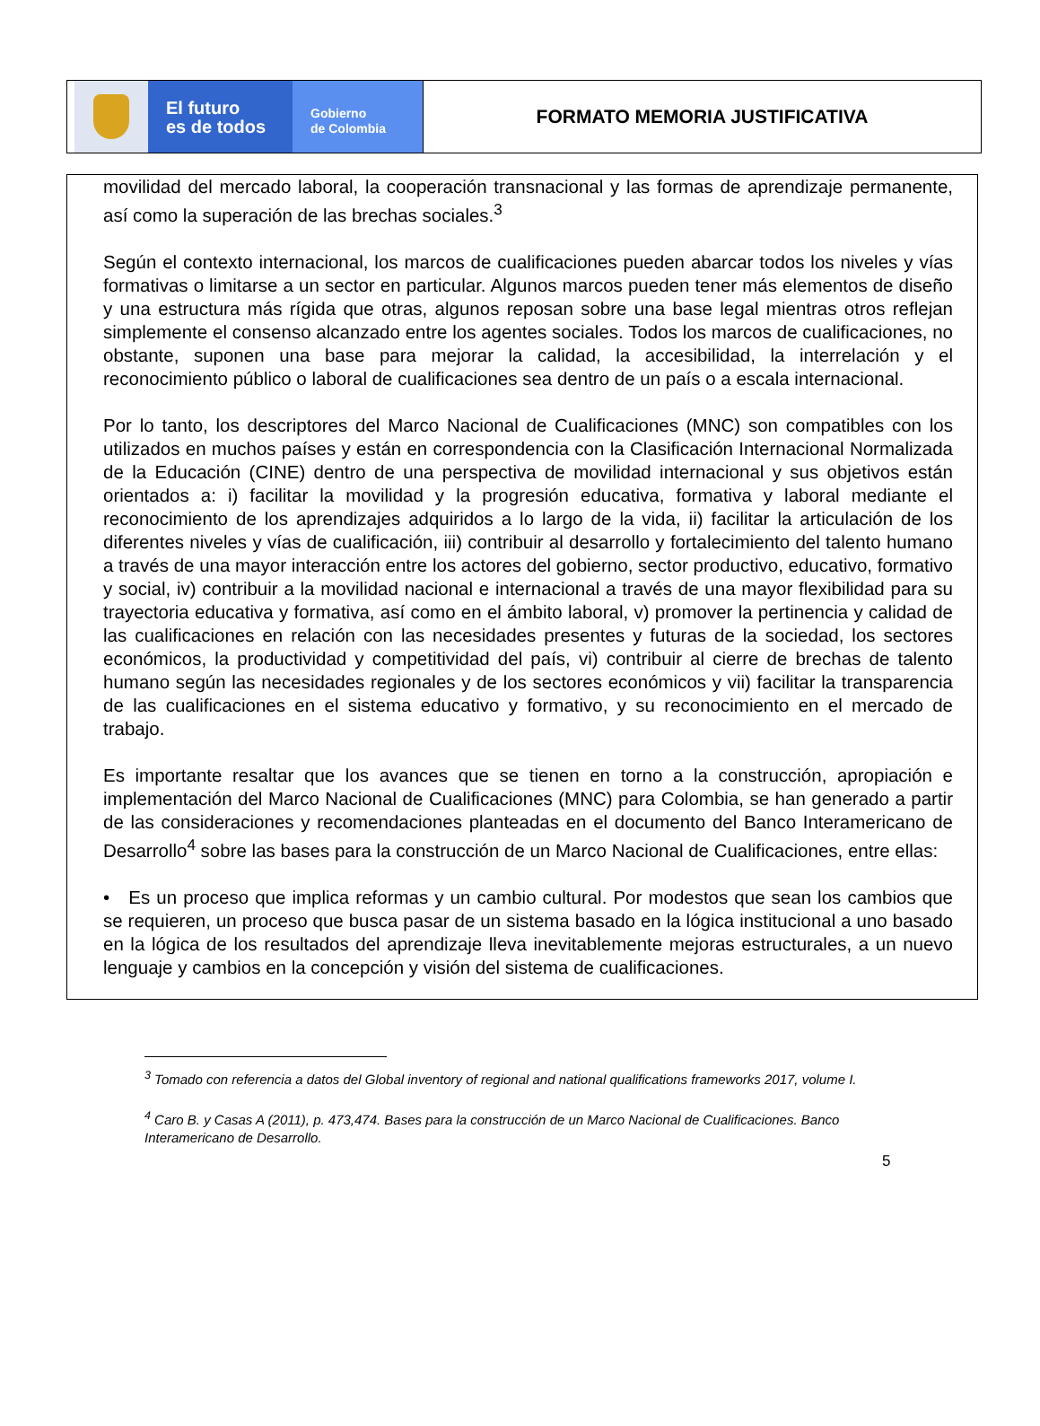El futuro
es de todos
Gobierno
de Colombia
FORMATO MEMORIA JUSTIFICATIVA
movilidad del mercado laboral, la cooperación transnacional y las formas de aprendizaje permanente, así como la superación de las brechas sociales.<sup>3</sup>
Según el contexto internacional, los marcos de cualificaciones pueden abarcar todos los niveles y vías formativas o limitarse a un sector en particular. Algunos marcos pueden tener más elementos de diseño y una estructura más rígida que otras, algunos reposan sobre una base legal mientras otros reflejan simplemente el consenso alcanzado entre los agentes sociales. Todos los marcos de cualificaciones, no obstante, suponen una base para mejorar la calidad, la accesibilidad, la interrelación y el reconocimiento público o laboral de cualificaciones sea dentro de un país o a escala internacional.
Por lo tanto, los descriptores del Marco Nacional de Cualificaciones (MNC) son compatibles con los utilizados en muchos países y están en correspondencia con la Clasificación Internacional Normalizada de la Educación (CINE) dentro de una perspectiva de movilidad internacional y sus objetivos están orientados a: i) facilitar la movilidad y la progresión educativa, formativa y laboral mediante el reconocimiento de los aprendizajes adquiridos a lo largo de la vida, ii) facilitar la articulación de los diferentes niveles y vías de cualificación, iii) contribuir al desarrollo y fortalecimiento del talento humano a través de una mayor interacción entre los actores del gobierno, sector productivo, educativo, formativo y social, iv) contribuir a la movilidad nacional e internacional a través de una mayor flexibilidad para su trayectoria educativa y formativa, así como en el ámbito laboral, v) promover la pertinencia y calidad de las cualificaciones en relación con las necesidades presentes y futuras de la sociedad, los sectores económicos, la productividad y competitividad del país, vi) contribuir al cierre de brechas de talento humano según las necesidades regionales y de los sectores económicos y vii) facilitar la transparencia de las cualificaciones en el sistema educativo y formativo, y su reconocimiento en el mercado de trabajo.
Es importante resaltar que los avances que se tienen en torno a la construcción, apropiación e implementación del Marco Nacional de Cualificaciones (MNC) para Colombia, se han generado a partir de las consideraciones y recomendaciones planteadas en el documento del Banco Interamericano de Desarrollo<sup>4</sup> sobre las bases para la construcción de un Marco Nacional de Cualificaciones, entre ellas:
• Es un proceso que implica reformas y un cambio cultural. Por modestos que sean los cambios que se requieren, un proceso que busca pasar de un sistema basado en la lógica institucional a uno basado en la lógica de los resultados del aprendizaje lleva inevitablemente mejoras estructurales, a un nuevo lenguaje y cambios en la concepción y visión del sistema de cualificaciones.
<sup>3</sup> Tomado con referencia a datos del Global inventory of regional and national qualifications frameworks 2017, volume I.
<sup>4</sup> Caro B. y Casas A (2011), p. 473,474. Bases para la construcción de un Marco Nacional de Cualificaciones. Banco Interamericano de Desarrollo.
5